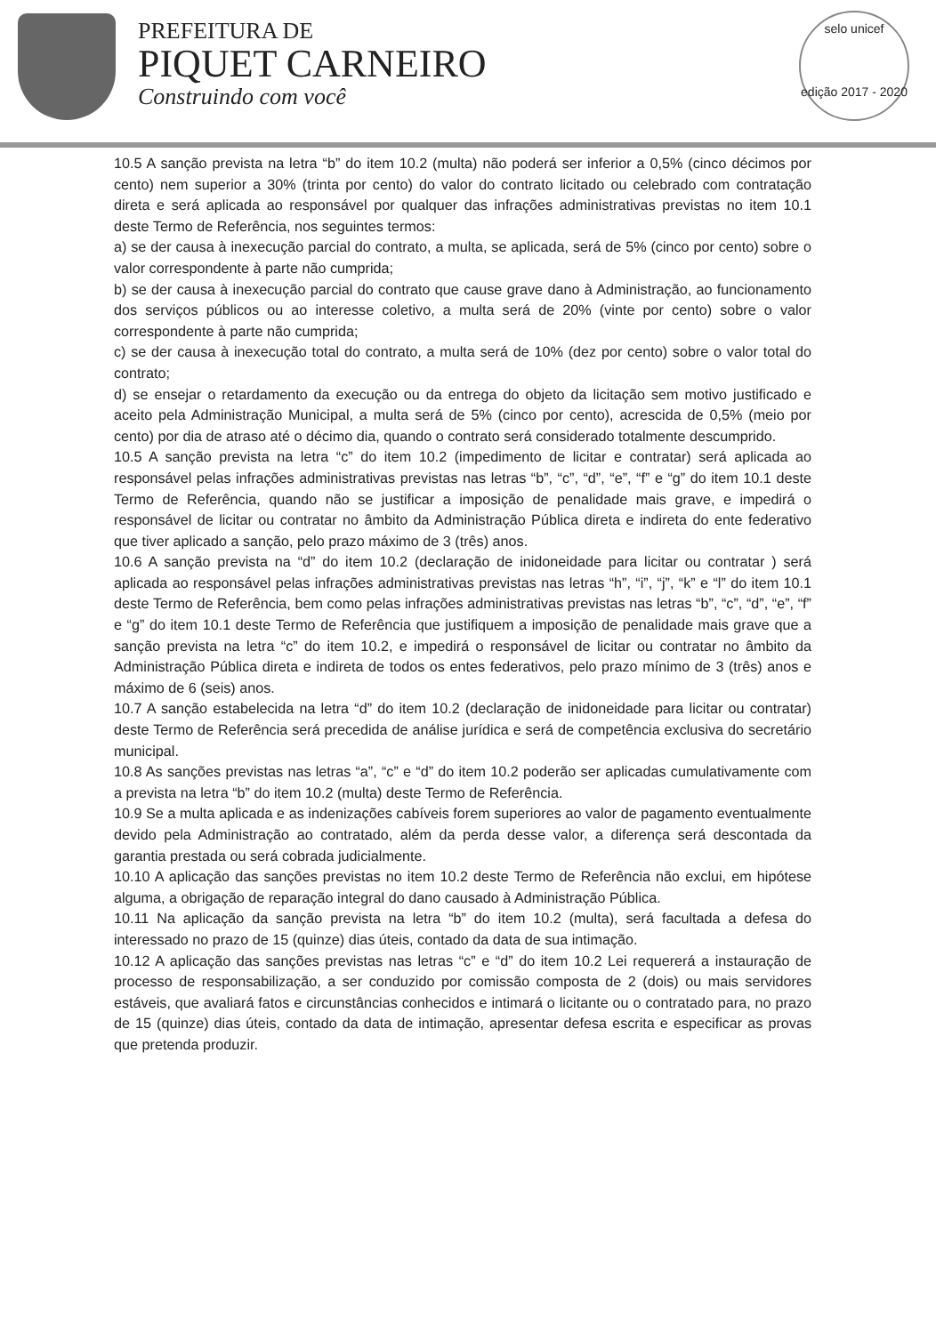PREFEITURA DE
PIQUET CARNEIRO
Construindo com você
selo unicef
edição 2017 - 2020
10.5 A sanção prevista na letra “b” do item 10.2 (multa) não poderá ser inferior a 0,5% (cinco décimos por cento) nem superior a 30% (trinta por cento) do valor do contrato licitado ou celebrado com contratação direta e será aplicada ao responsável por qualquer das infrações administrativas previstas no item 10.1 deste Termo de Referência, nos seguintes termos:
a) se der causa à inexecução parcial do contrato, a multa, se aplicada, será de 5% (cinco por cento) sobre o valor correspondente à parte não cumprida;
b) se der causa à inexecução parcial do contrato que cause grave dano à Administração, ao funcionamento dos serviços públicos ou ao interesse coletivo, a multa será de 20% (vinte por cento) sobre o valor correspondente à parte não cumprida;
c) se der causa à inexecução total do contrato, a multa será de 10% (dez por cento) sobre o valor total do contrato;
d) se ensejar o retardamento da execução ou da entrega do objeto da licitação sem motivo justificado e aceito pela Administração Municipal, a multa será de 5% (cinco por cento), acrescida de 0,5% (meio por cento) por dia de atraso até o décimo dia, quando o contrato será considerado totalmente descumprido.
10.5 A sanção prevista na letra “c” do item 10.2 (impedimento de licitar e contratar) será aplicada ao responsável pelas infrações administrativas previstas nas letras “b”, “c”, “d”, “e”, “f” e “g” do item 10.1 deste Termo de Referência, quando não se justificar a imposição de penalidade mais grave, e impedirá o responsável de licitar ou contratar no âmbito da Administração Pública direta e indireta do ente federativo que tiver aplicado a sanção, pelo prazo máximo de 3 (três) anos.
10.6 A sanção prevista na “d” do item 10.2 (declaração de inidoneidade para licitar ou contratar ) será aplicada ao responsável pelas infrações administrativas previstas nas letras “h”, “i”, “j”, “k” e “l” do item 10.1 deste Termo de Referência, bem como pelas infrações administrativas previstas nas letras “b”, “c”, “d”, “e”, “f” e “g” do item 10.1 deste Termo de Referência que justifiquem a imposição de penalidade mais grave que a sanção prevista na letra “c” do item 10.2, e impedirá o responsável de licitar ou contratar no âmbito da Administração Pública direta e indireta de todos os entes federativos, pelo prazo mínimo de 3 (três) anos e máximo de 6 (seis) anos.
10.7 A sanção estabelecida na letra “d” do item 10.2 (declaração de inidoneidade para licitar ou contratar) deste Termo de Referência será precedida de análise jurídica e será de competência exclusiva do secretário municipal.
10.8 As sanções previstas nas letras “a”, “c” e “d” do item 10.2 poderão ser aplicadas cumulativamente com a prevista na letra “b” do item 10.2 (multa) deste Termo de Referência.
10.9 Se a multa aplicada e as indenizações cabíveis forem superiores ao valor de pagamento eventualmente devido pela Administração ao contratado, além da perda desse valor, a diferença será descontada da garantia prestada ou será cobrada judicialmente.
10.10 A aplicação das sanções previstas no item 10.2 deste Termo de Referência não exclui, em hipótese alguma, a obrigação de reparação integral do dano causado à Administração Pública.
10.11 Na aplicação da sanção prevista na letra “b” do item 10.2 (multa), será facultada a defesa do interessado no prazo de 15 (quinze) dias úteis, contado da data de sua intimação.
10.12 A aplicação das sanções previstas nas letras “c” e “d” do item 10.2 Lei requererá a instauração de processo de responsabilização, a ser conduzido por comissão composta de 2 (dois) ou mais servidores estáveis, que avaliará fatos e circunstâncias conhecidos e intimará o licitante ou o contratado para, no prazo de 15 (quinze) dias úteis, contado da data de intimação, apresentar defesa escrita e especificar as provas que pretenda produzir.